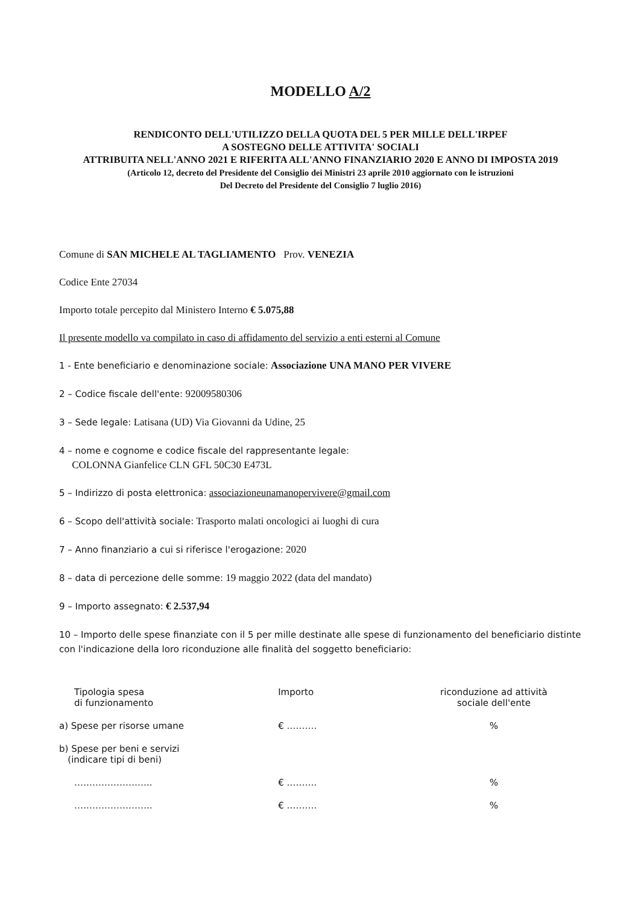MODELLO A/2
RENDICONTO DELL'UTILIZZO DELLA QUOTA DEL 5 PER MILLE DELL'IRPEF
A SOSTEGNO DELLE ATTIVITA' SOCIALI
ATTRIBUITA NELL'ANNO 2021 E RIFERITA ALL'ANNO FINANZIARIO 2020 E ANNO DI IMPOSTA 2019
(Articolo 12, decreto del Presidente del Consiglio dei Ministri 23 aprile 2010 aggiornato con le istruzioni
Del Decreto del Presidente del Consiglio 7 luglio 2016)
Comune di SAN MICHELE AL TAGLIAMENTO Prov. VENEZIA
Codice Ente 27034
Importo totale percepito dal Ministero Interno € 5.075,88
Il presente modello va compilato in caso di affidamento del servizio a enti esterni al Comune
1 - Ente beneficiario e denominazione sociale: Associazione UNA MANO PER VIVERE
2 – Codice fiscale dell'ente: 92009580306
3 – Sede legale: Latisana (UD) Via Giovanni da Udine, 25
4 – nome e cognome e codice fiscale del rappresentante legale:
COLONNA Gianfelice CLN GFL 50C30 E473L
5 – Indirizzo di posta elettronica: associazioneunamanopervivere@gmail.com
6 – Scopo dell'attività sociale: Trasporto malati oncologici ai luoghi di cura
7 – Anno finanziario a cui si riferisce l'erogazione: 2020
8 – data di percezione delle somme: 19 maggio 2022 (data del mandato)
9 – Importo assegnato: € 2.537,94
10 – Importo delle spese finanziate con il 5 per mille destinate alle spese di funzionamento del beneficiario distinte con l'indicazione della loro riconduzione alle finalità del soggetto beneficiario:
| Tipologia spesa di funzionamento | Importo | riconduzione ad attività sociale dell'ente |
| --- | --- | --- |
| a) Spese per risorse umane | € ………. | % |
| b) Spese per beni e servizi (indicare tipi di beni) | | |
| …………………….. | € ………. | % |
| …………………….. | € ………. | % |